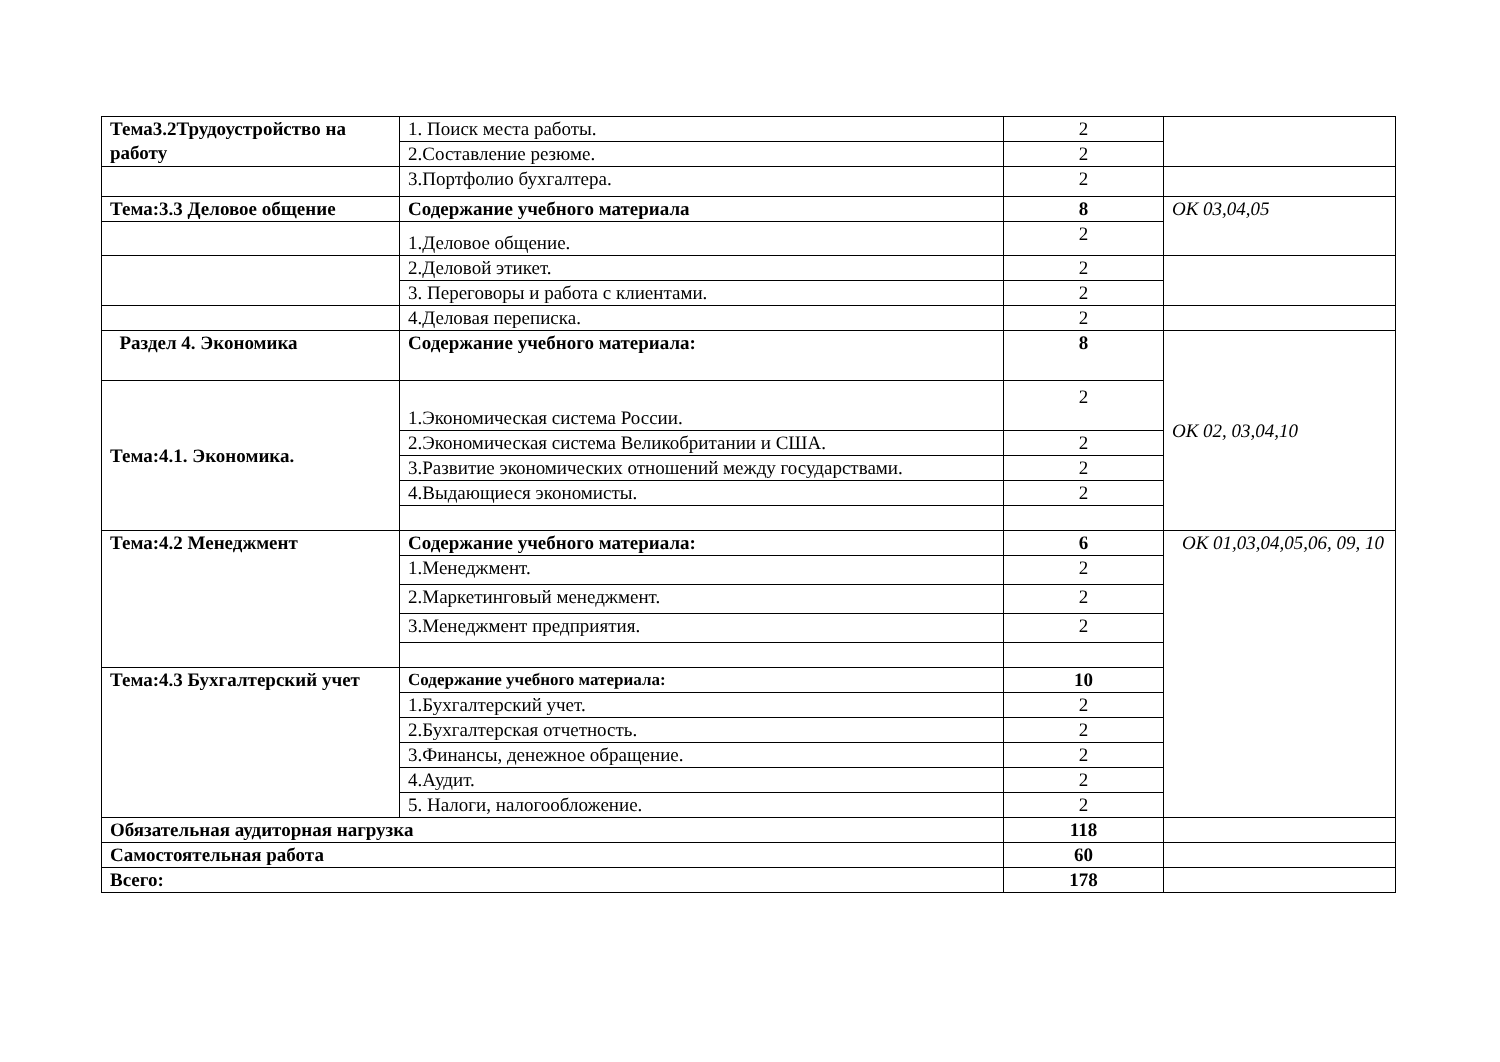| Тема3.2Трудоустройство на работу | 1. Поиск места работы. | 2 | |
| | 2.Составление резюме. | 2 | |
| | 3.Портфолио бухгалтера. | 2 | |
| Тема:3.3 Деловое общение | Содержание учебного материала | 8 | ОК 03,04,05 |
| | 1.Деловое общение. | 2 | |
| | 2.Деловой этикет. | 2 | |
| | 3. Переговоры и работа с клиентами. | 2 | |
| | 4.Деловая переписка. | 2 | |
| Раздел 4. Экономика | Содержание учебного материала: | 8 | ОК 02, 03,04,10 |
| Тема:4.1. Экономика. | 1.Экономическая система России. | 2 | |
| | 2.Экономическая система Великобритании и США. | 2 | |
| | 3.Развитие экономических отношений между государствами. | 2 | |
| | 4.Выдающиеся экономисты. | 2 | |
| Тема:4.2 Менеджмент | Содержание учебного материала: | 6 | ОК 01,03,04,05,06, 09, 10 |
| | 1.Менеджмент. | 2 | |
| | 2.Маркетинговый менеджмент. | 2 | |
| | 3.Менеджмент предприятия. | 2 | |
| Тема:4.3 Бухгалтерский учет | Содержание учебного материала: | 10 | |
| | 1.Бухгалтерский учет. | 2 | |
| | 2.Бухгалтерская отчетность. | 2 | |
| | 3.Финансы, денежное обращение. | 2 | |
| | 4.Аудит. | 2 | |
| | 5. Налоги, налогообложение. | 2 | |
| Обязательная аудиторная нагрузка | | 118 | |
| Самостоятельная работа | | 60 | |
| Всего: | | 178 | |